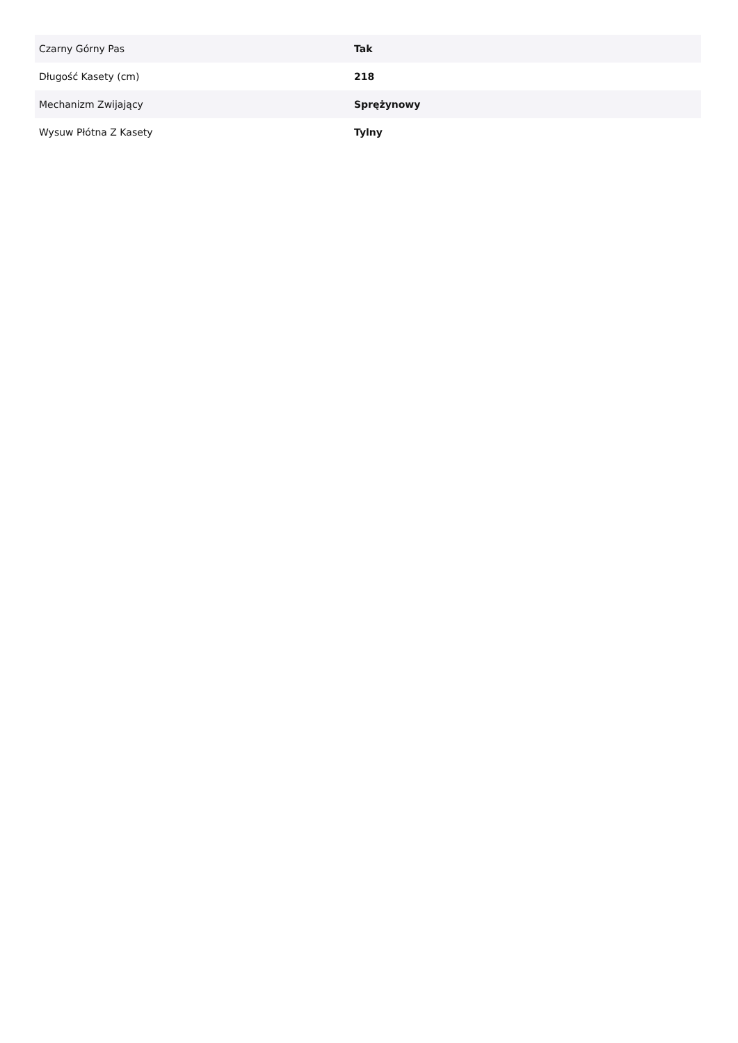| Czarny Górny Pas | Tak |
| Długość Kasety (cm) | 218 |
| Mechanizm Zwijający | Sprężynowy |
| Wysuw Płótna Z Kasety | Tylny |